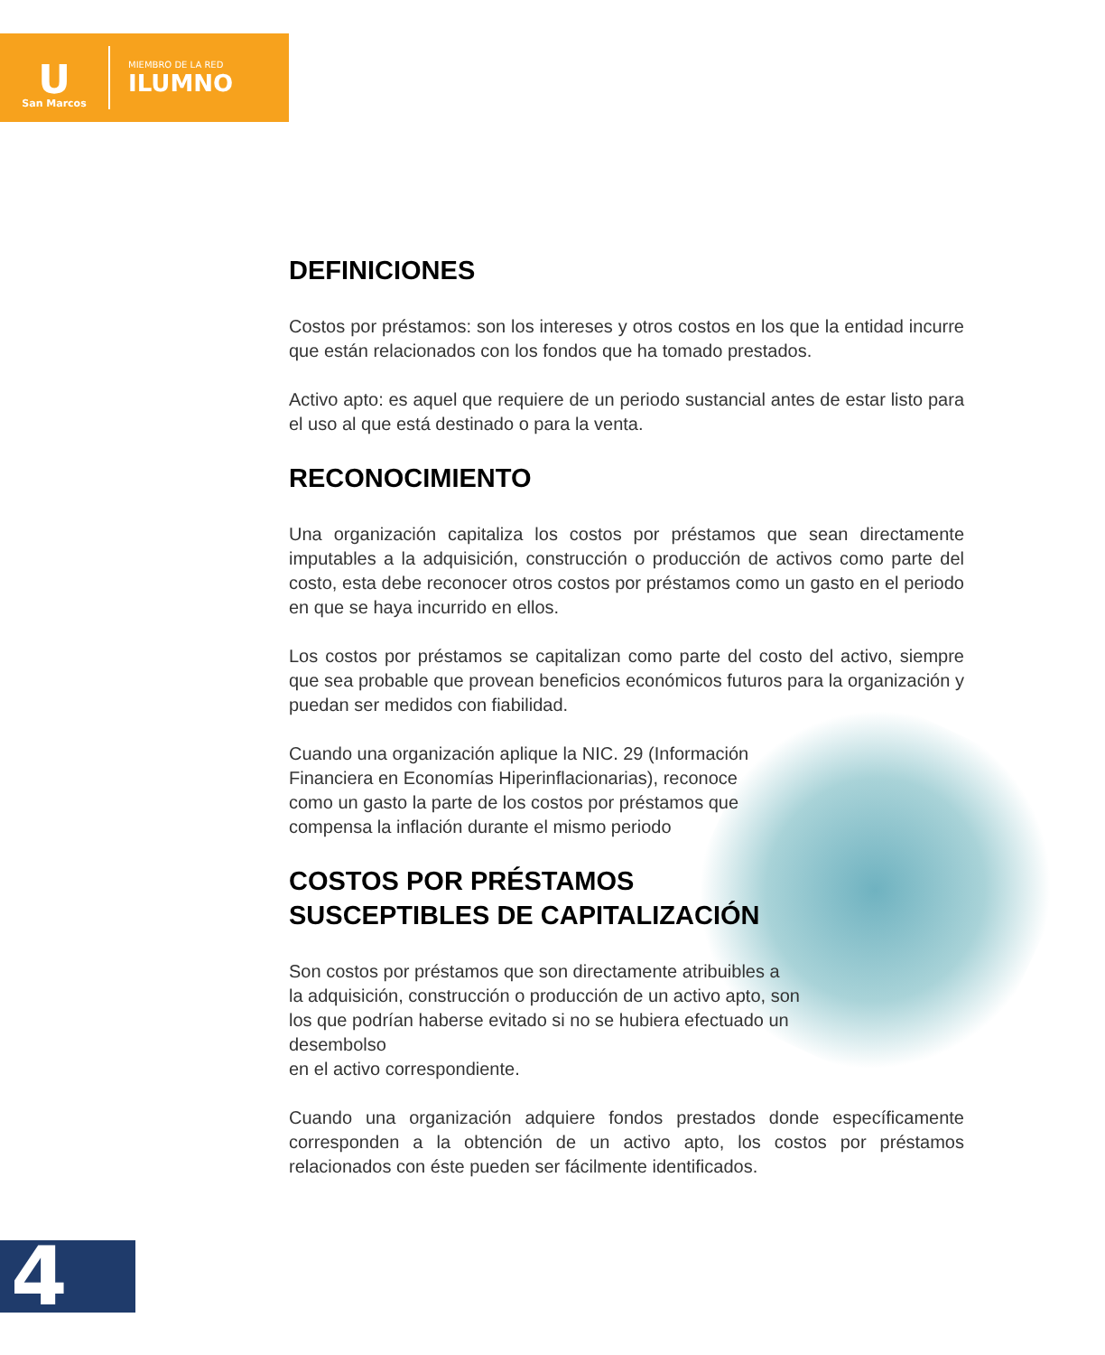U
San Marcos
MIEMBRO DE LA RED
ILUMNO
DEFINICIONES
Costos por préstamos: son los intereses y otros costos en los que la entidad incurre que están relacionados con los fondos que ha tomado prestados.
Activo apto: es aquel que requiere de un periodo sustancial antes de estar listo para el uso al que está destinado o para la venta.
RECONOCIMIENTO
Una organización capitaliza los costos por préstamos que sean directamente imputables a la adquisición, construcción o producción de activos como parte del costo, esta debe reconocer otros costos por préstamos como un gasto en el periodo en que se haya incurrido en ellos.
Los costos por préstamos se capitalizan como parte del costo del activo, siempre que sea probable que provean beneficios económicos futuros para la organización y puedan ser medidos con fiabilidad.
Cuando una organización aplique la NIC. 29 (Información Financiera en Economías Hiperinflacionarias), reconoce como un gasto la parte de los costos por préstamos que compensa la inflación durante el mismo periodo
COSTOS POR PRÉSTAMOS
SUSCEPTIBLES DE CAPITALIZACIÓN
Son costos por préstamos que son directamente atribuibles a
la adquisición, construcción o producción de un activo apto, son
los que podrían haberse evitado si no se hubiera efectuado un desembolso
en el activo correspondiente.
Cuando una organización adquiere fondos prestados donde específicamente corresponden a la obtención de un activo apto, los costos por préstamos relacionados con éste pueden ser fácilmente identificados.
4